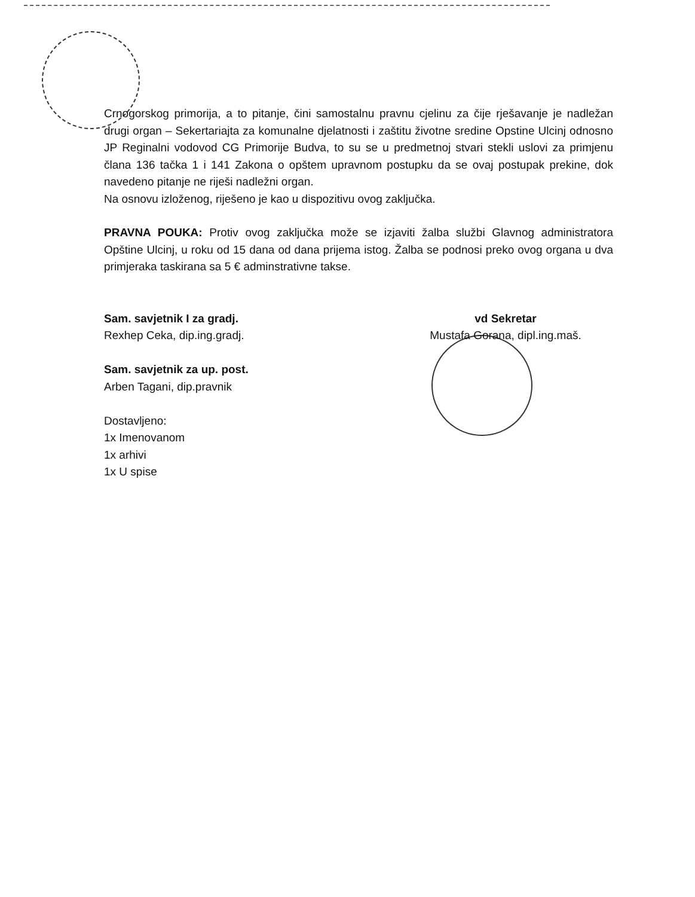Crnogorskog primorija, a to pitanje, čini samostalnu pravnu cjelinu za čije rješavanje je nadležan drugi organ – Sekertariajta za komunalne djelatnosti i zaštitu životne sredine Opstine Ulcinj odnosno JP Reginalni vodovod CG Primorije Budva, to su se u predmetnoj stvari stekli uslovi za primjenu člana 136 tačka 1 i 141 Zakona o opštem upravnom postupku da se ovaj postupak prekine, dok navedeno pitanje ne riješi nadležni organ.
Na osnovu izloženog, riješeno je kao u dispozitivu ovog zaključka.
PRAVNA POUKA: Protiv ovog zaključka može se izjaviti žalba službi Glavnog administratora Opštine Ulcinj, u roku od 15 dana od dana prijema istog. Žalba se podnosi preko ovog organa u dva primjeraka taskirana sa 5 € adminstrativne takse.
Sam. savjetnik I za gradj.
Rexhep Ceka, dip.ing.gradj.
Sam. savjetnik za up. post.
Arben Tagani, dip.pravnik
Dostavljeno:
1x Imenovanom
1x arhivi
1x U spise
vd Sekretar
Mustafa Gorana, dipl.ing.maš.